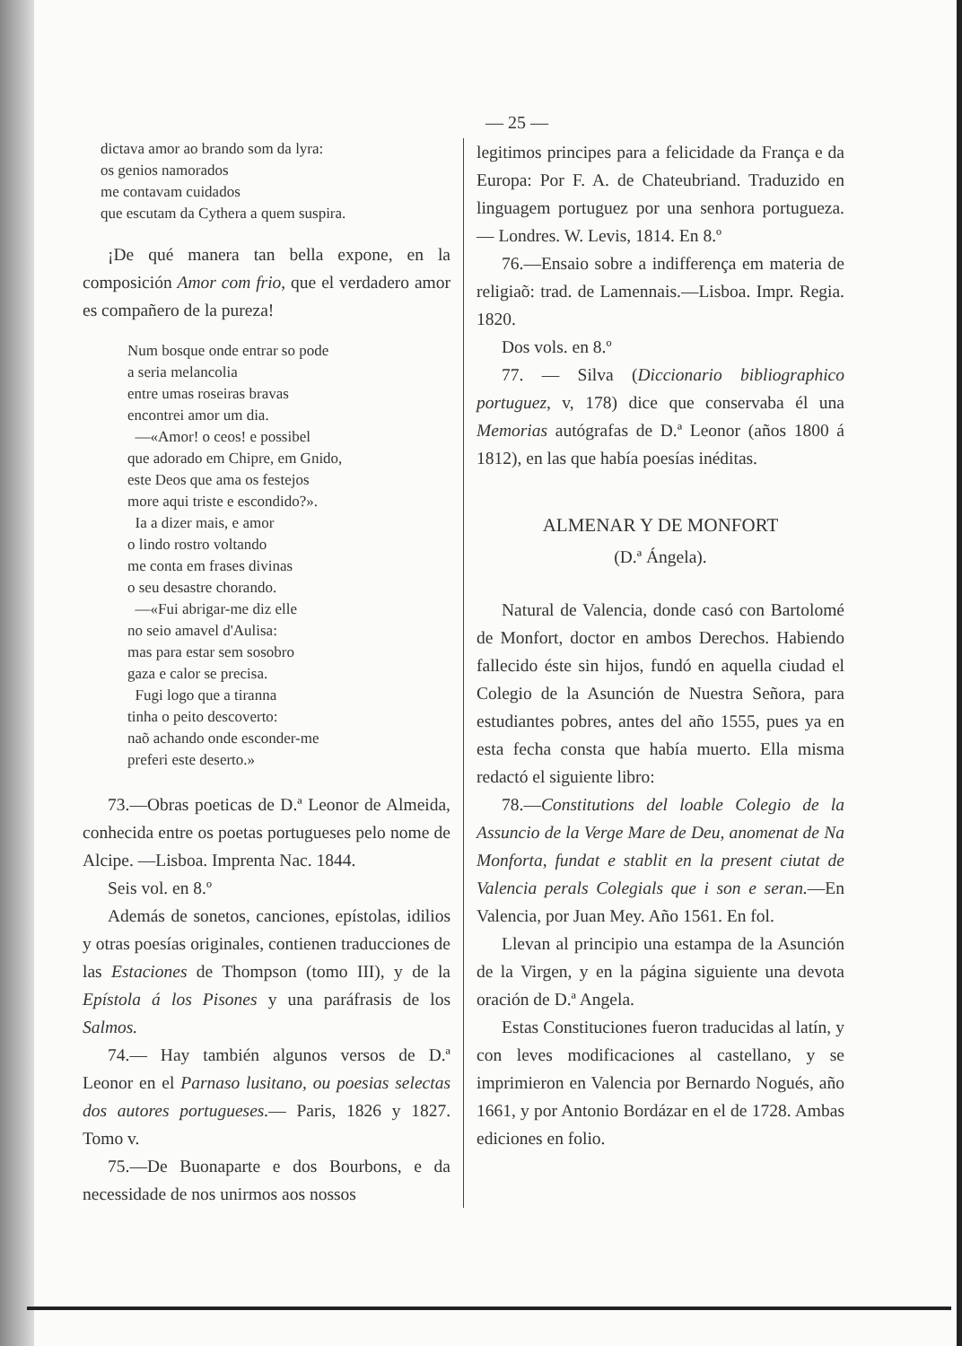— 25 —
dictava amor ao brando som da lyra:
os genios namorados
me contavam cuidados
que escutam da Cythera a quem suspira.
¡De qué manera tan bella expone, en la composición Amor com frio, que el verdadero amor es compañero de la pureza!
Num bosque onde entrar so pode
a seria melancolia
entre umas roseiras bravas
encontrei amor um dia.
—«Amor! o ceos! e possibel
que adorado em Chipre, em Gnido,
este Deos que ama os festejos
more aqui triste e escondido?».
Ia a dizer mais, e amor
o lindo rostro voltando
me conta em frases divinas
o seu desastre chorando.
—«Fui abrigar-me diz elle
no seio amavel d'Aulisa:
mas para estar sem sosobro
gaza e calor se precisa.
Fugi logo que a tiranna
tinha o peito descoverto:
naõ achando onde esconder-me
preferi este deserto.»
73.—Obras poeticas de D.ª Leonor de Almeida, conhecida entre os poetas portugueses pelo nome de Alcipe. —Lisboa. Imprenta Nac. 1844.
Seis vol. en 8.º
Además de sonetos, canciones, epístolas, idilios y otras poesías originales, contienen traducciones de las Estaciones de Thompson (tomo III), y de la Epístola á los Pisones y una paráfrasis de los Salmos.
74.— Hay también algunos versos de D.ª Leonor en el Parnaso lusitano, ou poesias selectas dos autores portugueses.— Paris, 1826 y 1827. Tomo v.
75.—De Buonaparte e dos Bourbons, e da necessidade de nos unirmos aos nossos
legitimos principes para a felicidade da França e da Europa: Por F. A. de Chateubriand. Traduzido en linguagem portuguez por una senhora portugueza. — Londres. W. Levis, 1814. En 8.º
76.—Ensaio sobre a indifferença em materia de religiaõ: trad. de Lamennais.—Lisboa. Impr. Regia. 1820.
Dos vols. en 8.º
77. — Silva (Diccionario bibliographico portuguez, v, 178) dice que conservaba él una Memorias autógrafas de D.ª Leonor (años 1800 á 1812), en las que había poesías inéditas.
ALMENAR Y DE MONFORT
(D.ª Ángela).
Natural de Valencia, donde casó con Bartolomé de Monfort, doctor en ambos Derechos. Habiendo fallecido éste sin hijos, fundó en aquella ciudad el Colegio de la Asunción de Nuestra Señora, para estudiantes pobres, antes del año 1555, pues ya en esta fecha consta que había muerto. Ella misma redactó el siguiente libro:
78.—Constitutions del loable Colegio de la Assuncio de la Verge Mare de Deu, anomenat de Na Monforta, fundat e stablit en la present ciutat de Valencia perals Colegials que i son e seran.—En Valencia, por Juan Mey. Año 1561. En fol.
Llevan al principio una estampa de la Asunción de la Virgen, y en la página siguiente una devota oración de D.ª Angela.
Estas Constituciones fueron traducidas al latín, y con leves modificaciones al castellano, y se imprimieron en Valencia por Bernardo Nogués, año 1661, y por Antonio Bordázar en el de 1728. Ambas ediciones en folio.